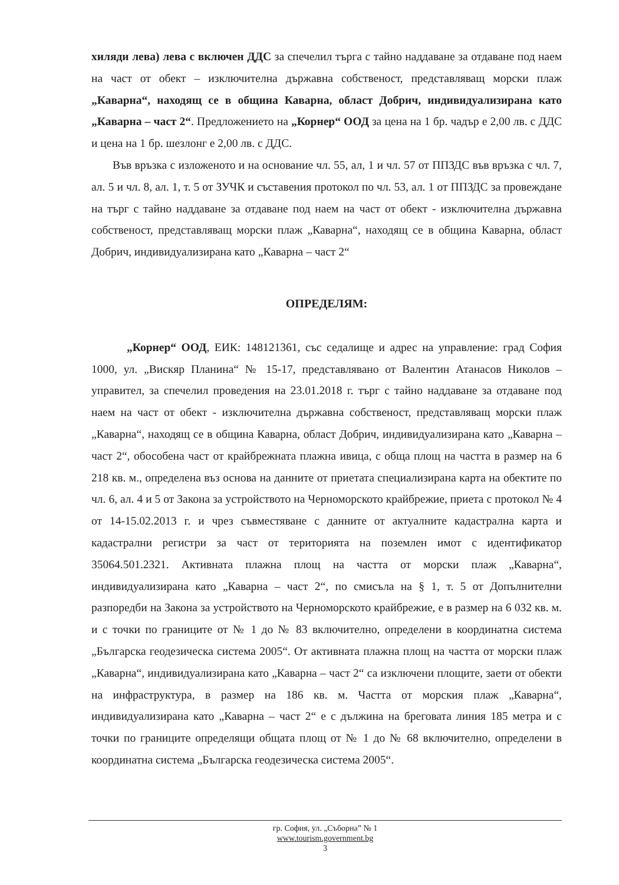хиляди лева) лева с включен ДДС за спечелил търга с тайно наддаване за отдаване под наем на част от обект – изключителна държавна собственост, представляващ морски плаж „Каварна“, находящ се в община Каварна, област Добрич, индивидуализирана като „Каварна – част 2“. Предложението на „Корнер“ ООД за цена на 1 бр. чадър е 2,00 лв. с ДДС и цена на 1 бр. шезлонг е 2,00 лв. с ДДС.
Във връзка с изложеното и на основание чл. 55, ал, 1 и чл. 57 от ППЗДС във връзка с чл. 7, ал. 5 и чл. 8, ал. 1, т. 5 от ЗУЧК и съставения протокол по чл. 53, ал. 1 от ППЗДС за провеждане на търг с тайно наддаване за отдаване под наем на част от обект - изключителна държавна собственост, представляващ морски плаж „Каварна“, находящ се в община Каварна, област Добрич, индивидуализирана като „Каварна – част 2“
ОПРЕДЕЛЯМ:
„Корнер“ ООД, ЕИК: 148121361, със седалище и адрес на управление: град София 1000, ул. „Вискяр Планина“ № 15-17, представлявано от Валентин Атанасов Николов – управител, за спечелил проведения на 23.01.2018 г. търг с тайно наддаване за отдаване под наем на част от обект - изключителна държавна собственост, представляващ морски плаж „Каварна“, находящ се в община Каварна, област Добрич, индивидуализирана като „Каварна – част 2“, обособена част от крайбрежната плажна ивица, с обща площ на частта в размер на 6 218 кв. м., определена въз основа на данните от приетата специализирана карта на обектите по чл. 6, ал. 4 и 5 от Закона за устройството на Черноморското крайбрежие, приета с протокол № 4 от 14-15.02.2013 г. и чрез съвместяване с данните от актуалните кадастрална карта и кадастрални регистри за част от територията на поземлен имот с идентификатор 35064.501.2321. Активната плажна площ на частта от морски плаж „Каварна“, индивидуализирана като „Каварна – част 2“, по смисъла на § 1, т. 5 от Допълнителни разпоредби на Закона за устройството на Черноморското крайбрежие, е в размер на 6 032 кв. м. и с точки по границите от № 1 до № 83 включително, определени в координатна система „Българска геодезическа система 2005“. От активната плажна площ на частта от морски плаж „Каварна“, индивидуализирана като „Каварна – част 2“ са изключени площите, заети от обекти на инфраструктура, в размер на 186 кв. м. Частта от морския плаж „Каварна“, индивидуализирана като „Каварна – част 2“ е с дължина на бреговата линия 185 метра и с точки по границите определящи общата площ от № 1 до № 68 включително, определени в координатна система „Българска геодезическа система 2005“.
гр. София, ул. „Съборна” № 1
www.tourism.government.bg
3